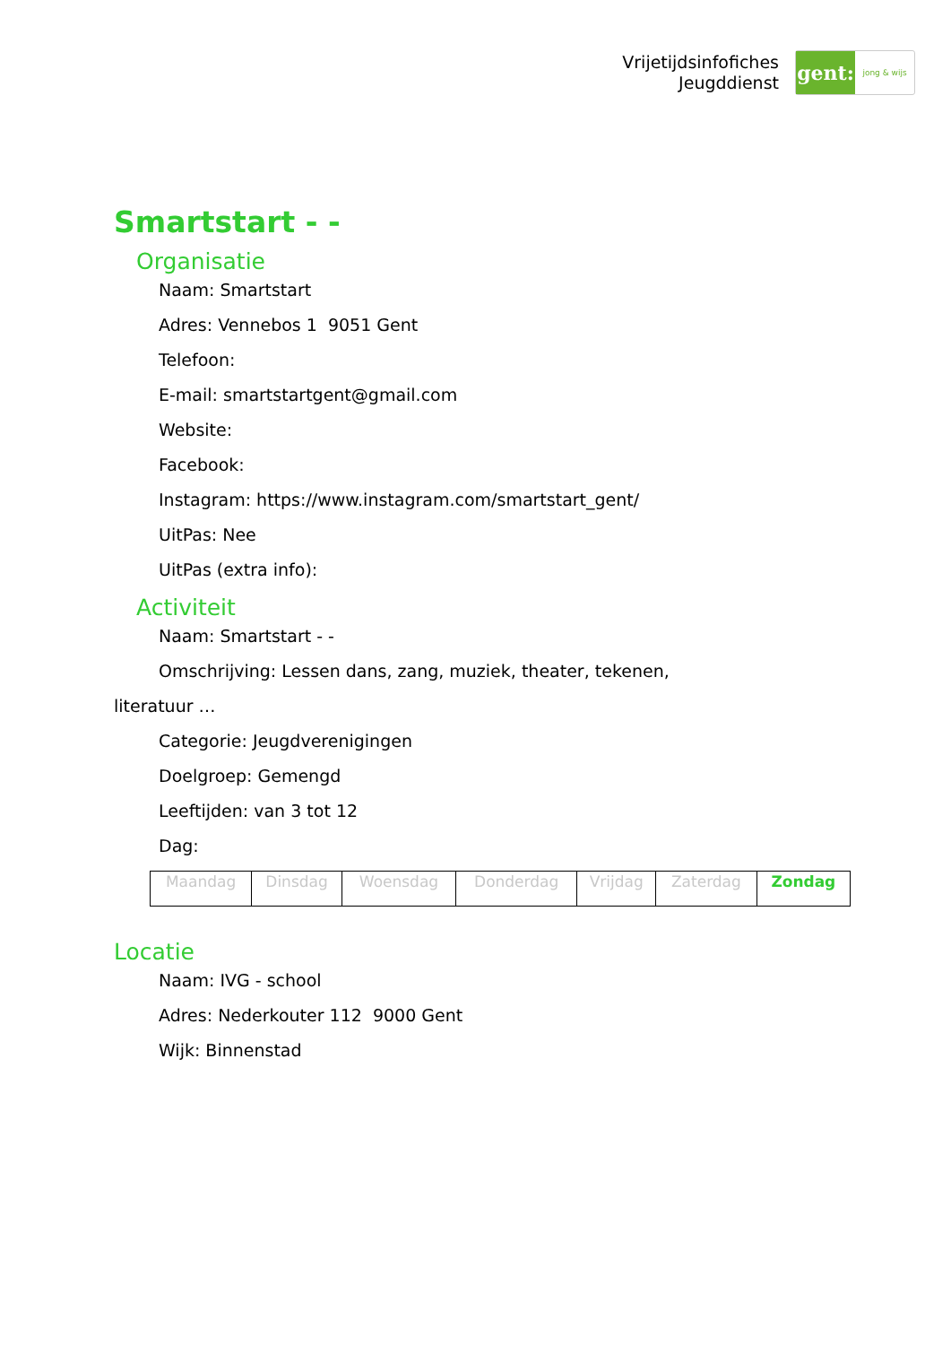Vrijetijdsinfofiches
Jeugddienst
gent:
jong & wijs
Smartstart - -
Organisatie
Naam: Smartstart
Adres: Vennebos 1 9051 Gent
Telefoon:
E-mail: smartstartgent@gmail.com
Website:
Facebook:
Instagram: https://www.instagram.com/smartstart_gent/
UitPas: Nee
UitPas (extra info):
Activiteit
Naam: Smartstart - -
Omschrijving: Lessen dans, zang, muziek, theater, tekenen,
literatuur …
Categorie: Jeugdverenigingen
Doelgroep: Gemengd
Leeftijden: van 3 tot 12
Dag:
| Maandag | Dinsdag | Woensdag | Donderdag | Vrijdag | Zaterdag | Zondag |
Locatie
Naam: IVG - school
Adres: Nederkouter 112 9000 Gent
Wijk: Binnenstad